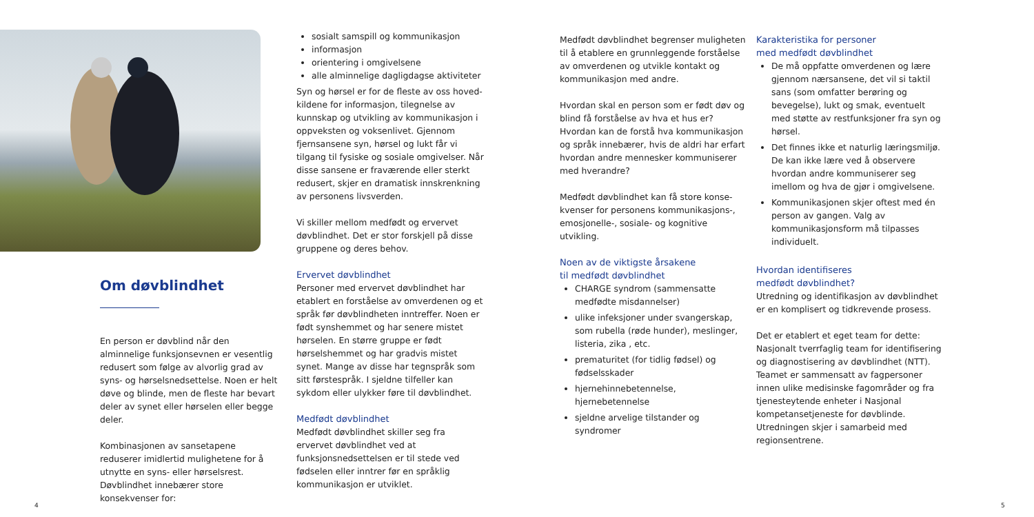Om døvblindhet
En person er døvblind når den alminnelige funksjonsevnen er vesentlig redusert som følge av alvorlig grad av syns- og hørsels­nedsettelse. Noen er helt døve og blinde, men de fleste har bevart deler av synet eller hørselen eller begge deler.
Kombinasjonen av sansetapene reduserer imidlertid mulighetene for å utnytte en syns- eller hørselsrest. Døvblindhet innebærer store konsekvenser for:
sosialt samspill og kommunikasjon
informasjon
orientering i omgivelsene
alle alminnelige dagligdagse aktiviteter
Syn og hørsel er for de fleste av oss hoved­kildene for informasjon, tilegnelse av kunnskap og utvikling av kommunikasjon i oppveksten og voksenlivet. Gjennom fjernsansene syn, hørsel og lukt får vi tilgang til fysiske og sosiale omgivelser. Når disse sansene er fraværende eller sterkt redusert, skjer en dramatisk inn­skrenkning av personens livsverden.
Vi skiller mellom medfødt og ervervet døvblindhet. Det er stor forskjell på disse gruppene og deres behov.
Ervervet døvblindhet
Personer med ervervet døvblindhet har etablert en forståelse av omverdenen og et språk før døvblindheten inntreffer. Noen er født synshemmet og har senere mistet hørselen. En større gruppe er født hørselshemmet og har gradvis mistet synet. Mange av disse har tegnspråk som sitt førstespråk. I sjeldne tilfeller kan sykdom eller ulykker føre til døvblindhet.
Medfødt døvblindhet
Medfødt døvblindhet skiller seg fra ervervet døvblindhet ved at funksjonsnedsettelsen er til stede ved fødselen eller inntrer før en språklig kommunikasjon er utviklet.
Medfødt døvblindhet begrenser muligheten til å etablere en grunnleggende forståelse av omverdenen og utvikle kontakt og kommunikasjon med andre.
Hvordan skal en person som er født døv og blind få forståelse av hva et hus er? Hvordan kan de forstå hva kommunikasjon og språk innebærer, hvis de aldri har erfart hvordan andre mennesker kommuniserer med hverandre?
Medfødt døvblindhet kan få store konse­kvenser for personens kommunikasjons-, emosjonelle-, sosiale- og kognitive utvikling.
Noen av de viktigste årsakene
til medfødt døvblindhet
CHARGE syndrom (sammensatte medfødte misdannelser)
ulike infeksjoner under svangerskap, som rubella (røde hunder), meslinger, listeria, zika , etc.
prematuritet (for tidlig fødsel) og fødselsskader
hjernehinnebetennelse, hjernebetennelse
sjeldne arvelige tilstander og syndromer
Karakteristika for personer
med medfødt døvblindhet
De må oppfatte omverdenen og lære gjennom nærsansene, det vil si taktil sans (som omfatter berøring og bevegelse), lukt og smak, eventuelt med støtte av restfunksjoner fra syn og hørsel.
Det finnes ikke et naturlig læringsmiljø. De kan ikke lære ved å observere hvordan andre kommuniserer seg imellom og hva de gjør i omgivelsene.
Kommunikasjonen skjer oftest med én person av gangen. Valg av kommunikasjonsform må tilpasses individuelt.
Hvordan identifiseres
medfødt døvblindhet?
Utredning og identifikasjon av døvblindhet er en komplisert og tidkrevende prosess.
Det er etablert et eget team for dette: Nasjonalt tverrfaglig team for identifisering og diagnostisering av døvblindhet (NTT). Teamet er sammensatt av fagpersoner innen ulike medisinske fagområder og fra tjenesteytende enheter i Nasjonal kompetansetjeneste for døvblinde. Utredningen skjer i samarbeid med regionsentrene.
4 5